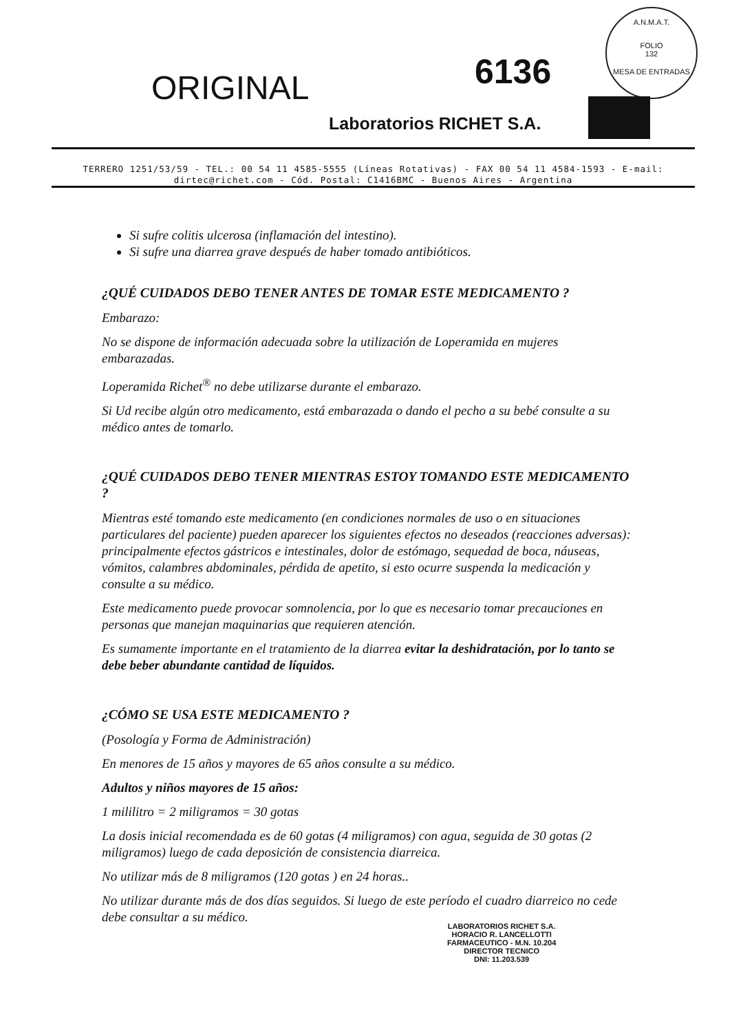A.N.M.A.T.
FOLIO
132
MESA DE ENTRADAS
ORIGINAL 6136
Laboratorios RICHET S.A.
TERRERO 1251/53/59 - TEL.: 00 54 11 4585-5555 (Líneas Rotativas) - FAX 00 54 11 4584-1593 - E-mail: dirtec@richet.com - Cód. Postal: C1416BMC - Buenos Aires - Argentina
Si sufre colitis ulcerosa (inflamación del intestino).
Si sufre una diarrea grave después de haber tomado antibióticos.
¿QUÉ CUIDADOS DEBO TENER ANTES DE TOMAR ESTE MEDICAMENTO ?
Embarazo:
No se dispone de información adecuada sobre la utilización de Loperamida en mujeres embarazadas.
Loperamida Richet<sup>®</sup> no debe utilizarse durante el embarazo.
Si Ud recibe algún otro medicamento, está embarazada o dando el pecho a su bebé consulte a su médico antes de tomarlo.
¿QUÉ CUIDADOS DEBO TENER MIENTRAS ESTOY TOMANDO ESTE MEDICAMENTO ?
Mientras esté tomando este medicamento (en condiciones normales de uso o en situaciones particulares del paciente) pueden aparecer los siguientes efectos no deseados (reacciones adversas): principalmente efectos gástricos e intestinales, dolor de estómago, sequedad de boca, náuseas, vómitos, calambres abdominales, pérdida de apetito, si esto ocurre suspenda la medicación y consulte a su médico.
Este medicamento puede provocar somnolencia, por lo que es necesario tomar precauciones en personas que manejan maquinarias que requieren atención.
Es sumamente importante en el tratamiento de la diarrea evitar la deshidratación, por lo tanto se debe beber abundante cantidad de líquidos.
¿CÓMO SE USA ESTE MEDICAMENTO ?
(Posología y Forma de Administración)
En menores de 15 años y mayores de 65 años consulte a su médico.
Adultos y niños mayores de 15 años:
1 mililitro = 2 miligramos = 30 gotas
La dosis inicial recomendada es de 60 gotas (4 miligramos) con agua, seguida de 30 gotas (2 miligramos) luego de cada deposición de consistencia diarreica.
No utilizar más de 8 miligramos (120 gotas ) en 24 horas..
No utilizar durante más de dos días seguidos. Si luego de este período el cuadro diarreico no cede debe consultar a su médico.
LABORATORIOS RICHET S.A.
HORACIO R. LANCELLOTTI
FARMACEUTICO - M.N. 10.204
DIRECTOR TECNICO
DNI: 11.203.539